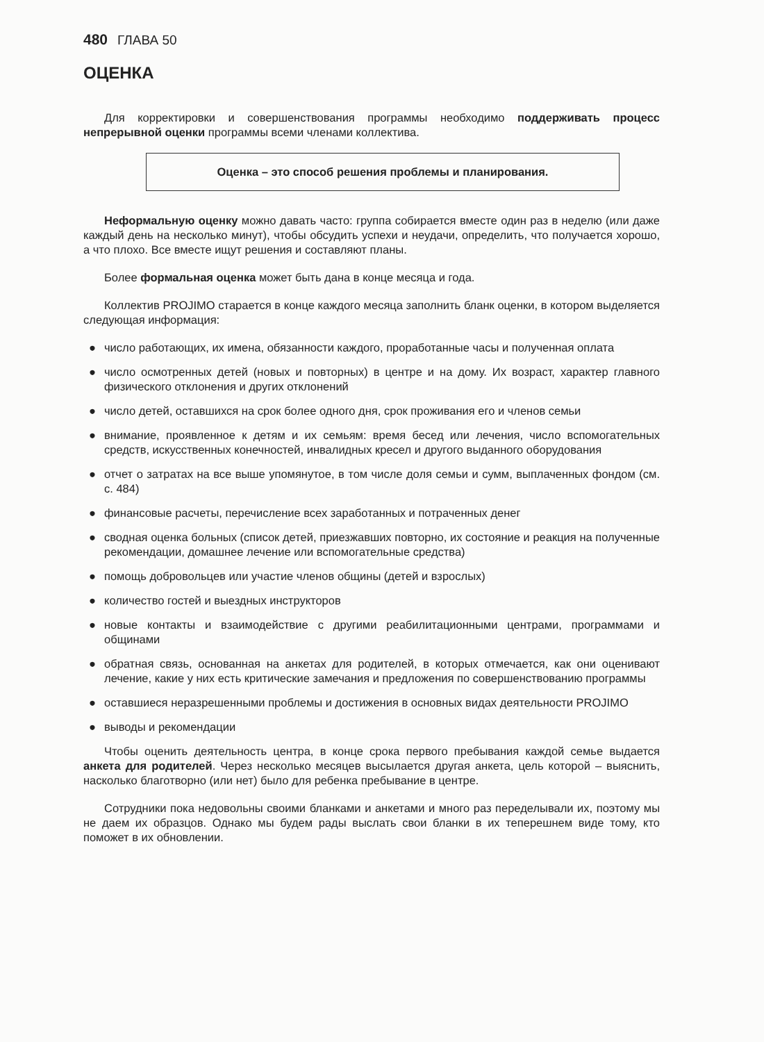480 ГЛАВА 50
ОЦЕНКА
Для корректировки и совершенствования программы необходимо поддерживать процесс непрерывной оценки программы всеми членами коллектива.
Оценка – это способ решения проблемы и планирования.
Неформальную оценку можно давать часто: группа собирается вместе один раз в неделю (или даже каждый день на несколько минут), чтобы обсудить успехи и неудачи, определить, что получается хорошо, а что плохо. Все вместе ищут решения и составляют планы.
Более формальная оценка может быть дана в конце месяца и года.
Коллектив PROJIMO старается в конце каждого месяца заполнить бланк оценки, в котором выделяется следующая информация:
● число работающих, их имена, обязанности каждого, проработанные часы и полученная оплата
● число осмотренных детей (новых и повторных) в центре и на дому. Их возраст, характер главного физического отклонения и других отклонений
● число детей, оставшихся на срок более одного дня, срок проживания его и членов семьи
● внимание, проявленное к детям и их семьям: время бесед или лечения, число вспомогательных средств, искусственных конечностей, инвалидных кресел и другого выданного оборудования
● отчет о затратах на все выше упомянутое, в том числе доля семьи и сумм, выплаченных фондом (см. с. 484)
● финансовые расчеты, перечисление всех заработанных и потраченных денег
● сводная оценка больных (список детей, приезжавших повторно, их состояние и реакция на полученные рекомендации, домашнее лечение или вспомогательные средства)
● помощь добровольцев или участие членов общины (детей и взрослых)
● количество гостей и выездных инструкторов
● новые контакты и взаимодействие с другими реабилитационными центрами, программами и общинами
● обратная связь, основанная на анкетах для родителей, в которых отмечается, как они оценивают лечение, какие у них есть критические замечания и предложения по совершенствованию программы
● оставшиеся неразрешенными проблемы и достижения в основных видах деятельности PROJIMO
● выводы и рекомендации
Чтобы оценить деятельность центра, в конце срока первого пребывания каждой семье выдается анкета для родителей. Через несколько месяцев высылается другая анкета, цель которой – выяснить, насколько благотворно (или нет) было для ребенка пребывание в центре.
Сотрудники пока недовольны своими бланками и анкетами и много раз переделывали их, поэтому мы не даем их образцов. Однако мы будем рады выслать свои бланки в их теперешнем виде тому, кто поможет в их обновлении.